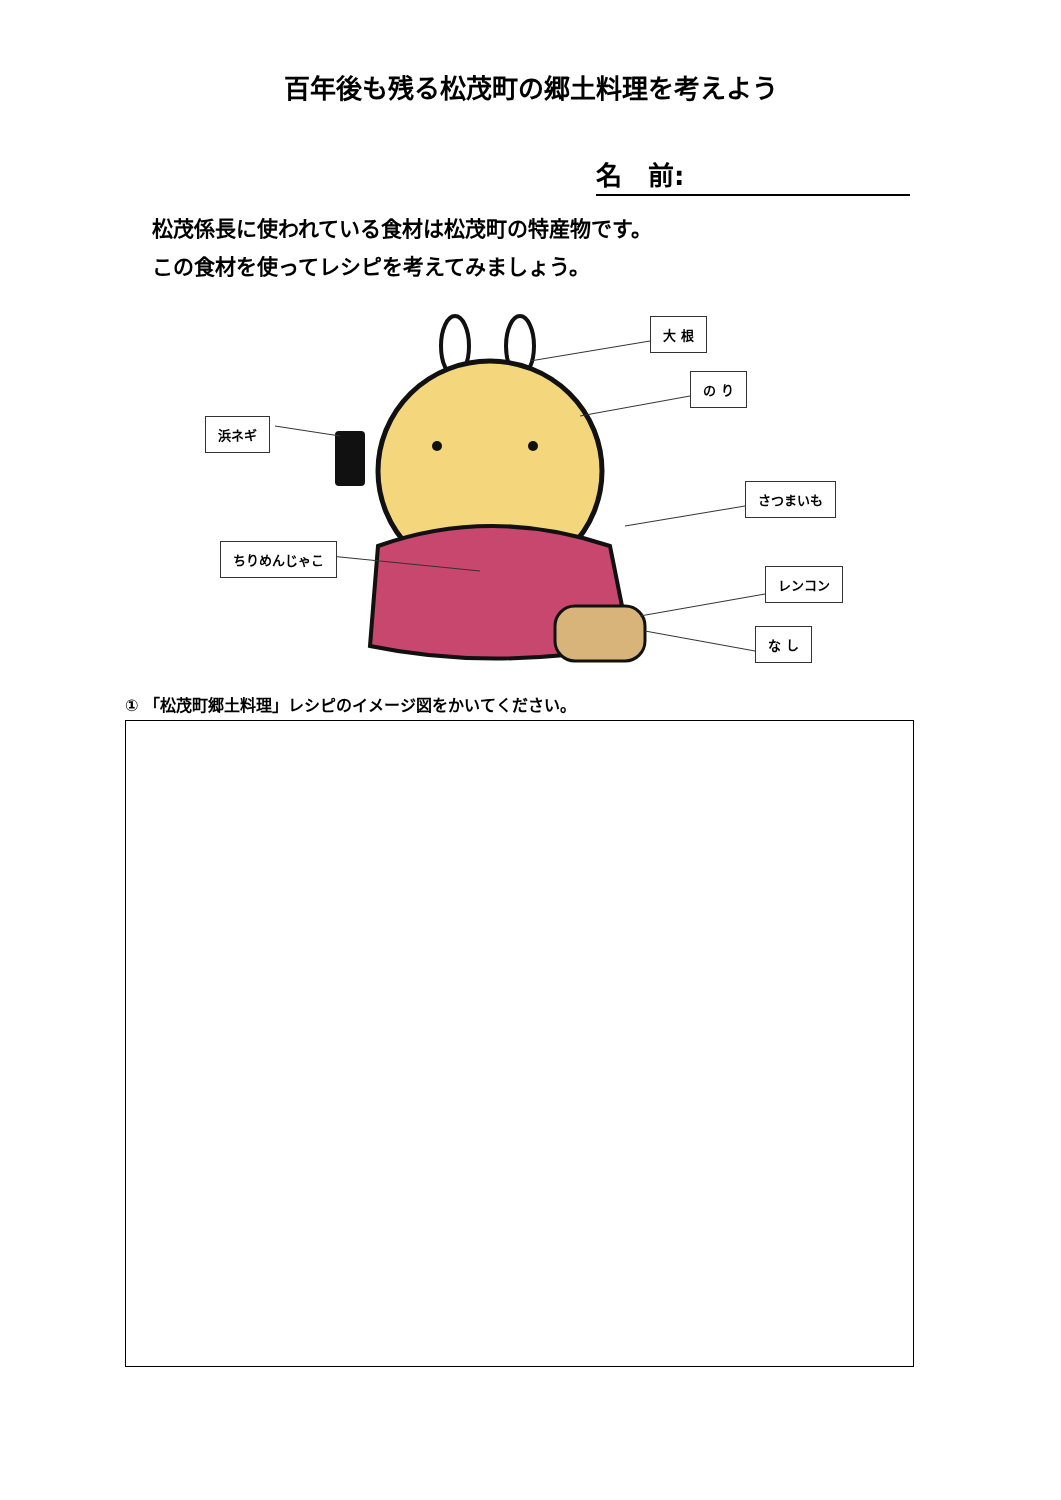百年後も残る松茂町の郷土料理を考えよう
名　前:
松茂係長に使われている食材は松茂町の特産物です。
この食材を使ってレシピを考えてみましょう。
大 根
の り
浜ネギ
さつまいも
ちりめんじゃこ
レンコン
な し
① 「松茂町郷土料理」レシピのイメージ図をかいてください。